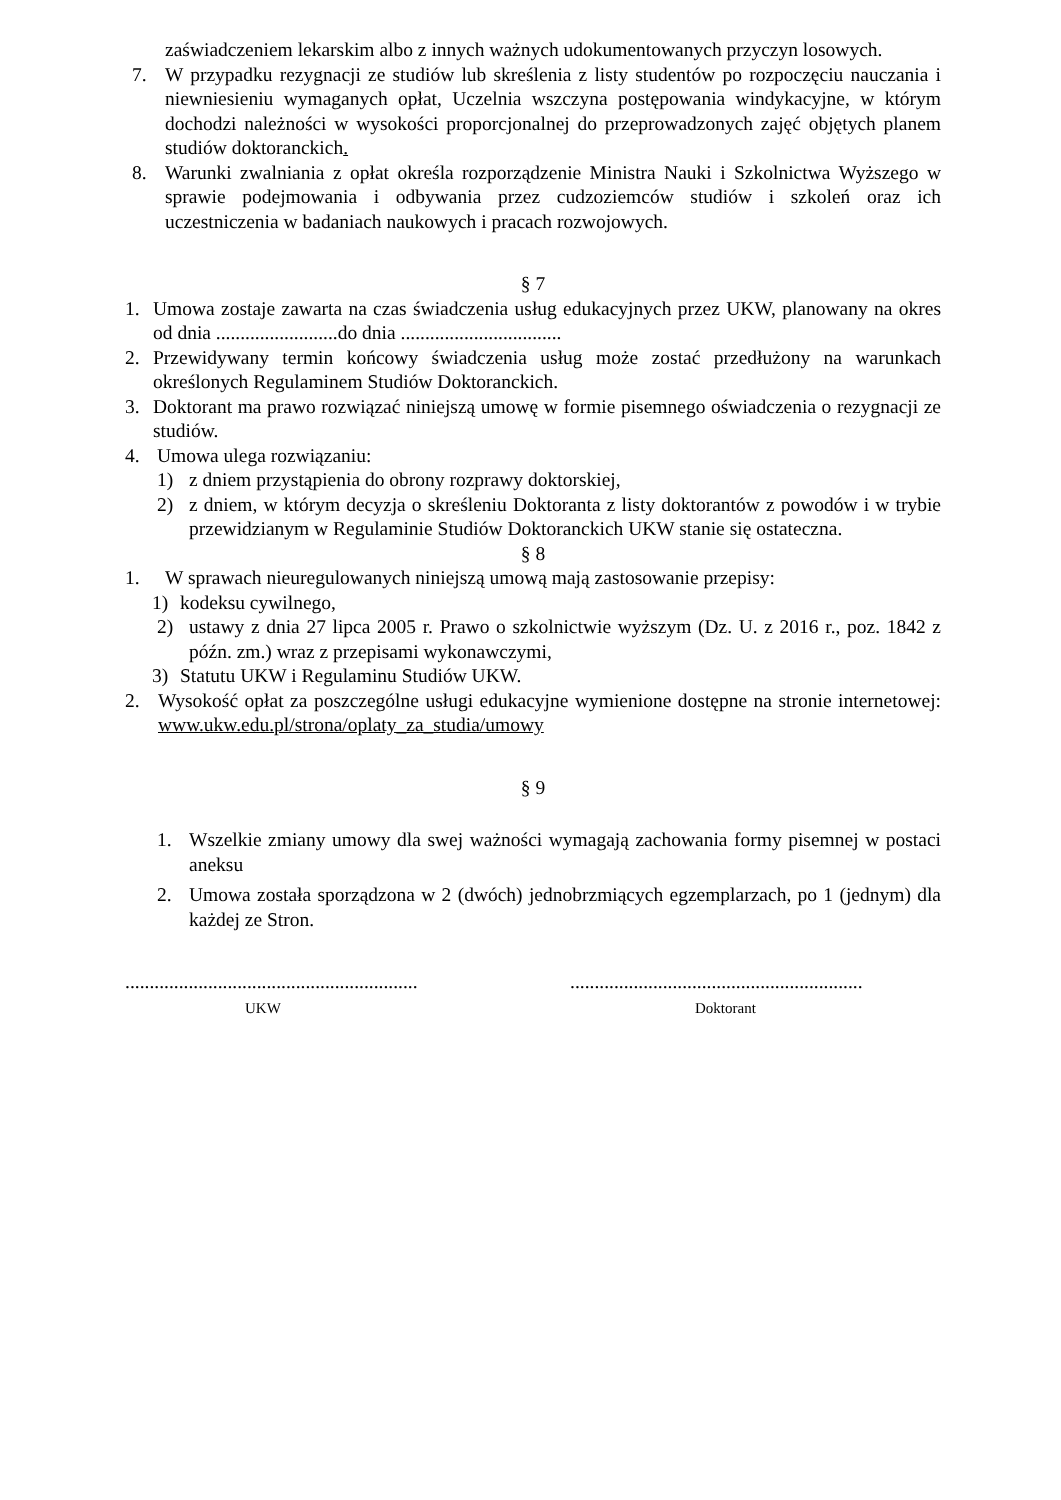zaświadczeniem lekarskim albo z innych ważnych udokumentowanych przyczyn losowych.
7. W przypadku rezygnacji ze studiów lub skreślenia z listy studentów po rozpoczęciu nauczania i niewniesieniu wymaganych opłat, Uczelnia wszczyna postępowania windykacyjne, w którym dochodzi należności w wysokości proporcjonalnej do przeprowadzonych zajęć objętych planem studiów doktoranckich.
8. Warunki zwalniania z opłat określa rozporządzenie Ministra Nauki i Szkolnictwa Wyższego w sprawie podejmowania i odbywania przez cudzoziemców studiów i szkoleń oraz ich uczestniczenia w badaniach naukowych i pracach rozwojowych.
§ 7
1. Umowa zostaje zawarta na czas świadczenia usług edukacyjnych przez UKW, planowany na okres od dnia .........................do dnia .................................
2. Przewidywany termin końcowy świadczenia usług może zostać przedłużony na warunkach określonych Regulaminem Studiów Doktoranckich.
3. Doktorant ma prawo rozwiązać niniejszą umowę w formie pisemnego oświadczenia o rezygnacji ze studiów.
4. Umowa ulega rozwiązaniu:
1) z dniem przystąpienia do obrony rozprawy doktorskiej,
2) z dniem, w którym decyzja o skreśleniu Doktoranta z listy doktorantów z powodów i w trybie przewidzianym w Regulaminie Studiów Doktoranckich UKW stanie się ostateczna.
§ 8
1. W sprawach nieuregulowanych niniejszą umową mają zastosowanie przepisy:
1) kodeksu cywilnego,
2) ustawy z dnia 27 lipca 2005 r. Prawo o szkolnictwie wyższym (Dz. U. z 2016 r., poz. 1842 z późn. zm.) wraz z przepisami wykonawczymi,
3) Statutu UKW i Regulaminu Studiów UKW.
2. Wysokość opłat za poszczególne usługi edukacyjne wymienione dostępne na stronie internetowej: www.ukw.edu.pl/strona/oplaty_za_studia/umowy
§ 9
1. Wszelkie zmiany umowy dla swej ważności wymagają zachowania formy pisemnej w postaci aneksu
2. Umowa została sporządzona w 2 (dwóch) jednobrzmiących egzemplarzach, po 1 (jednym) dla każdej ze Stron.
............................................................
UKW
............................................................
Doktorant